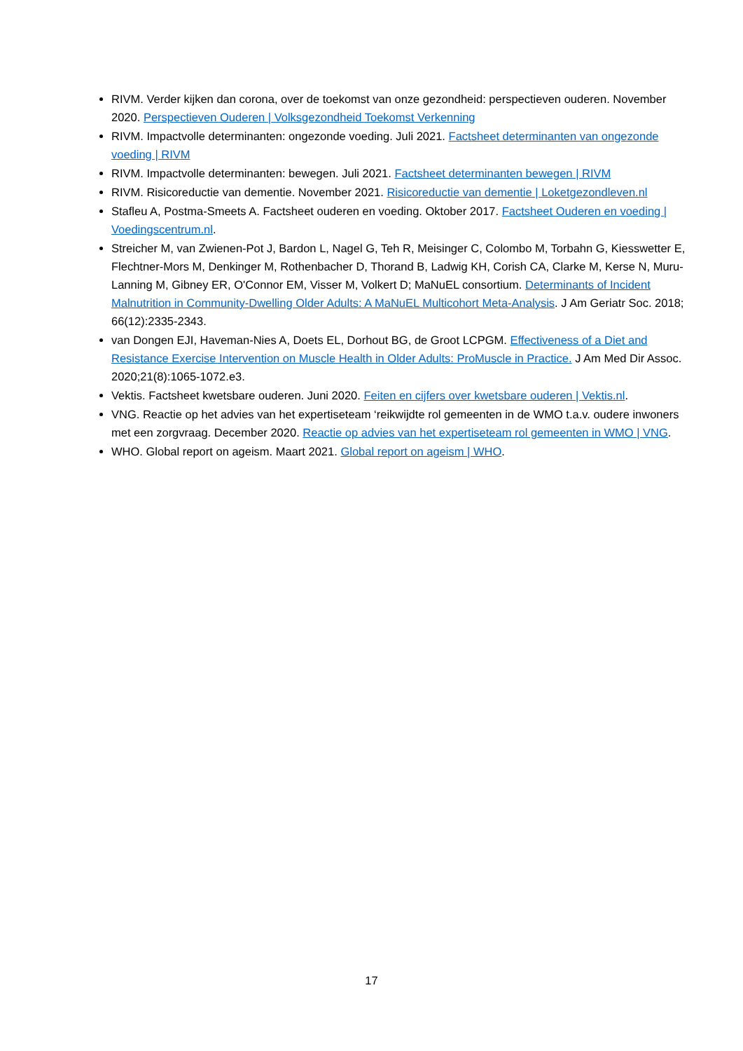RIVM. Verder kijken dan corona, over de toekomst van onze gezondheid: perspectieven ouderen. November 2020. Perspectieven Ouderen | Volksgezondheid Toekomst Verkenning
RIVM. Impactvolle determinanten: ongezonde voeding. Juli 2021. Factsheet determinanten van ongezonde voeding | RIVM
RIVM. Impactvolle determinanten: bewegen. Juli 2021. Factsheet determinanten bewegen | RIVM
RIVM. Risicoreductie van dementie. November 2021. Risicoreductie van dementie | Loketgezondleven.nl
Stafleu A, Postma-Smeets A. Factsheet ouderen en voeding. Oktober 2017. Factsheet Ouderen en voeding | Voedingscentrum.nl.
Streicher M, van Zwienen-Pot J, Bardon L, Nagel G, Teh R, Meisinger C, Colombo M, Torbahn G, Kiesswetter E, Flechtner-Mors M, Denkinger M, Rothenbacher D, Thorand B, Ladwig KH, Corish CA, Clarke M, Kerse N, Muru-Lanning M, Gibney ER, O'Connor EM, Visser M, Volkert D; MaNuEL consortium. Determinants of Incident Malnutrition in Community-Dwelling Older Adults: A MaNuEL Multicohort Meta-Analysis. J Am Geriatr Soc. 2018; 66(12):2335-2343.
van Dongen EJI, Haveman-Nies A, Doets EL, Dorhout BG, de Groot LCPGM. Effectiveness of a Diet and Resistance Exercise Intervention on Muscle Health in Older Adults: ProMuscle in Practice. J Am Med Dir Assoc. 2020;21(8):1065-1072.e3.
Vektis. Factsheet kwetsbare ouderen. Juni 2020. Feiten en cijfers over kwetsbare ouderen | Vektis.nl.
VNG. Reactie op het advies van het expertiseteam ‘reikwijdte rol gemeenten in de WMO t.a.v. oudere inwoners met een zorgvraag. December 2020. Reactie op advies van het expertiseteam rol gemeenten in WMO | VNG.
WHO. Global report on ageism. Maart 2021. Global report on ageism | WHO.
17